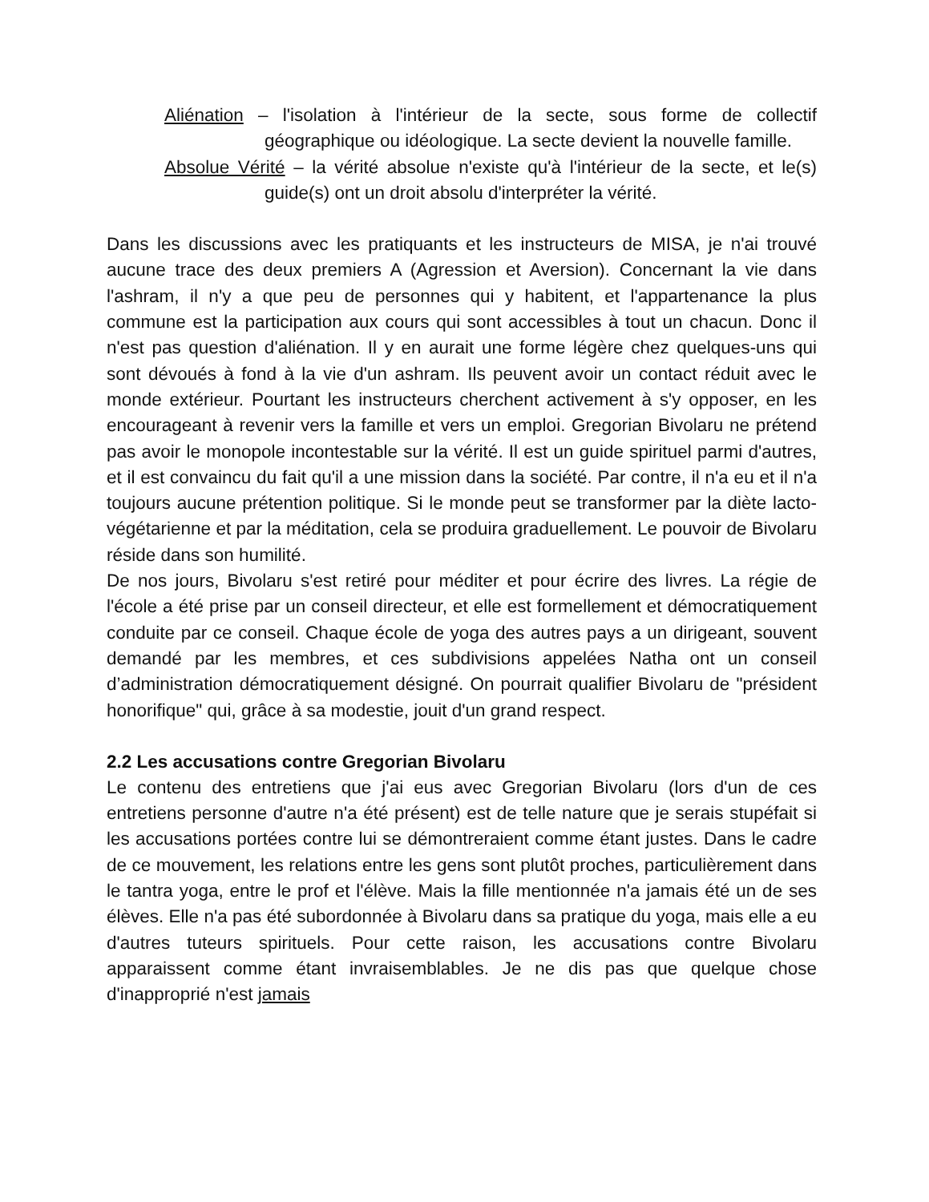Aliénation – l'isolation à l'intérieur de la secte, sous forme de collectif géographique ou idéologique. La secte devient la nouvelle famille.
Absolue Vérité – la vérité absolue n'existe qu'à l'intérieur de la secte, et le(s) guide(s) ont un droit absolu d'interpréter la vérité.
Dans les discussions avec les pratiquants et les instructeurs de MISA, je n'ai trouvé aucune trace des deux premiers A (Agression et Aversion). Concernant la vie dans l'ashram, il n'y a que peu de personnes qui y habitent, et l'appartenance la plus commune est la participation aux cours qui sont accessibles à tout un chacun. Donc il n'est pas question d'aliénation. Il y en aurait une forme légère chez quelques-uns qui sont dévoués à fond à la vie d'un ashram. Ils peuvent avoir un contact réduit avec le monde extérieur. Pourtant les instructeurs cherchent activement à s'y opposer, en les encourageant à revenir vers la famille et vers un emploi. Gregorian Bivolaru ne prétend pas avoir le monopole incontestable sur la vérité. Il est un guide spirituel parmi d'autres, et il est convaincu du fait qu'il a une mission dans la société. Par contre, il n'a eu et il n'a toujours aucune prétention politique. Si le monde peut se transformer par la diète lacto-végétarienne et par la méditation, cela se produira graduellement. Le pouvoir de Bivolaru réside dans son humilité.
De nos jours, Bivolaru s'est retiré pour méditer et pour écrire des livres. La régie de l'école a été prise par un conseil directeur, et elle est formellement et démocratiquement conduite par ce conseil. Chaque école de yoga des autres pays a un dirigeant, souvent demandé par les membres, et ces subdivisions appelées Natha ont un conseil d’administration démocratiquement désigné. On pourrait qualifier Bivolaru de "président honorifique" qui, grâce à sa modestie, jouit d'un grand respect.
2.2 Les accusations contre Gregorian Bivolaru
Le contenu des entretiens que j'ai eus avec Gregorian Bivolaru (lors d'un de ces entretiens personne d'autre n'a été présent) est de telle nature que je serais stupéfait si les accusations portées contre lui se démontreraient comme étant justes. Dans le cadre de ce mouvement, les relations entre les gens sont plutôt proches, particulièrement dans le tantra yoga, entre le prof et l'élève. Mais la fille mentionnée n'a jamais été un de ses élèves. Elle n'a pas été subordonnée à Bivolaru dans sa pratique du yoga, mais elle a eu d'autres tuteurs spirituels. Pour cette raison, les accusations contre Bivolaru apparaissent comme étant invraisemblables. Je ne dis pas que quelque chose d'inapproprié n'est jamais